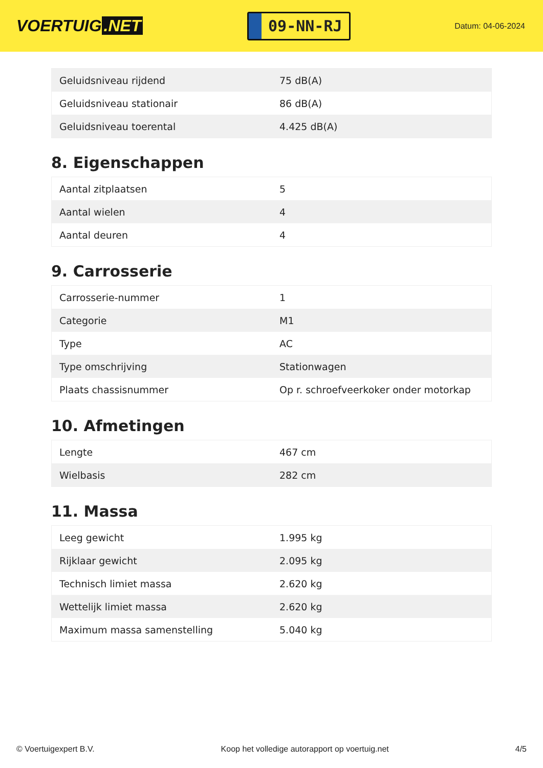VOERTUIG.NET
09-NN-RJ
Datum: 04-06-2024
| Geluidsniveau rijdend | 75 dB(A) |
| Geluidsniveau stationair | 86 dB(A) |
| Geluidsniveau toerental | 4.425 dB(A) |
8. Eigenschappen
| Aantal zitplaatsen | 5 |
| Aantal wielen | 4 |
| Aantal deuren | 4 |
9. Carrosserie
| Carrosserie-nummer | 1 |
| Categorie | M1 |
| Type | AC |
| Type omschrijving | Stationwagen |
| Plaats chassisnummer | Op r. schroefveerkoker onder motorkap |
10. Afmetingen
| Lengte | 467 cm |
| Wielbasis | 282 cm |
11. Massa
| Leeg gewicht | 1.995 kg |
| Rijklaar gewicht | 2.095 kg |
| Technisch limiet massa | 2.620 kg |
| Wettelijk limiet massa | 2.620 kg |
| Maximum massa samenstelling | 5.040 kg |
© Voertuigexpert B.V. Koop het volledige autorapport op voertuig.net 4/5